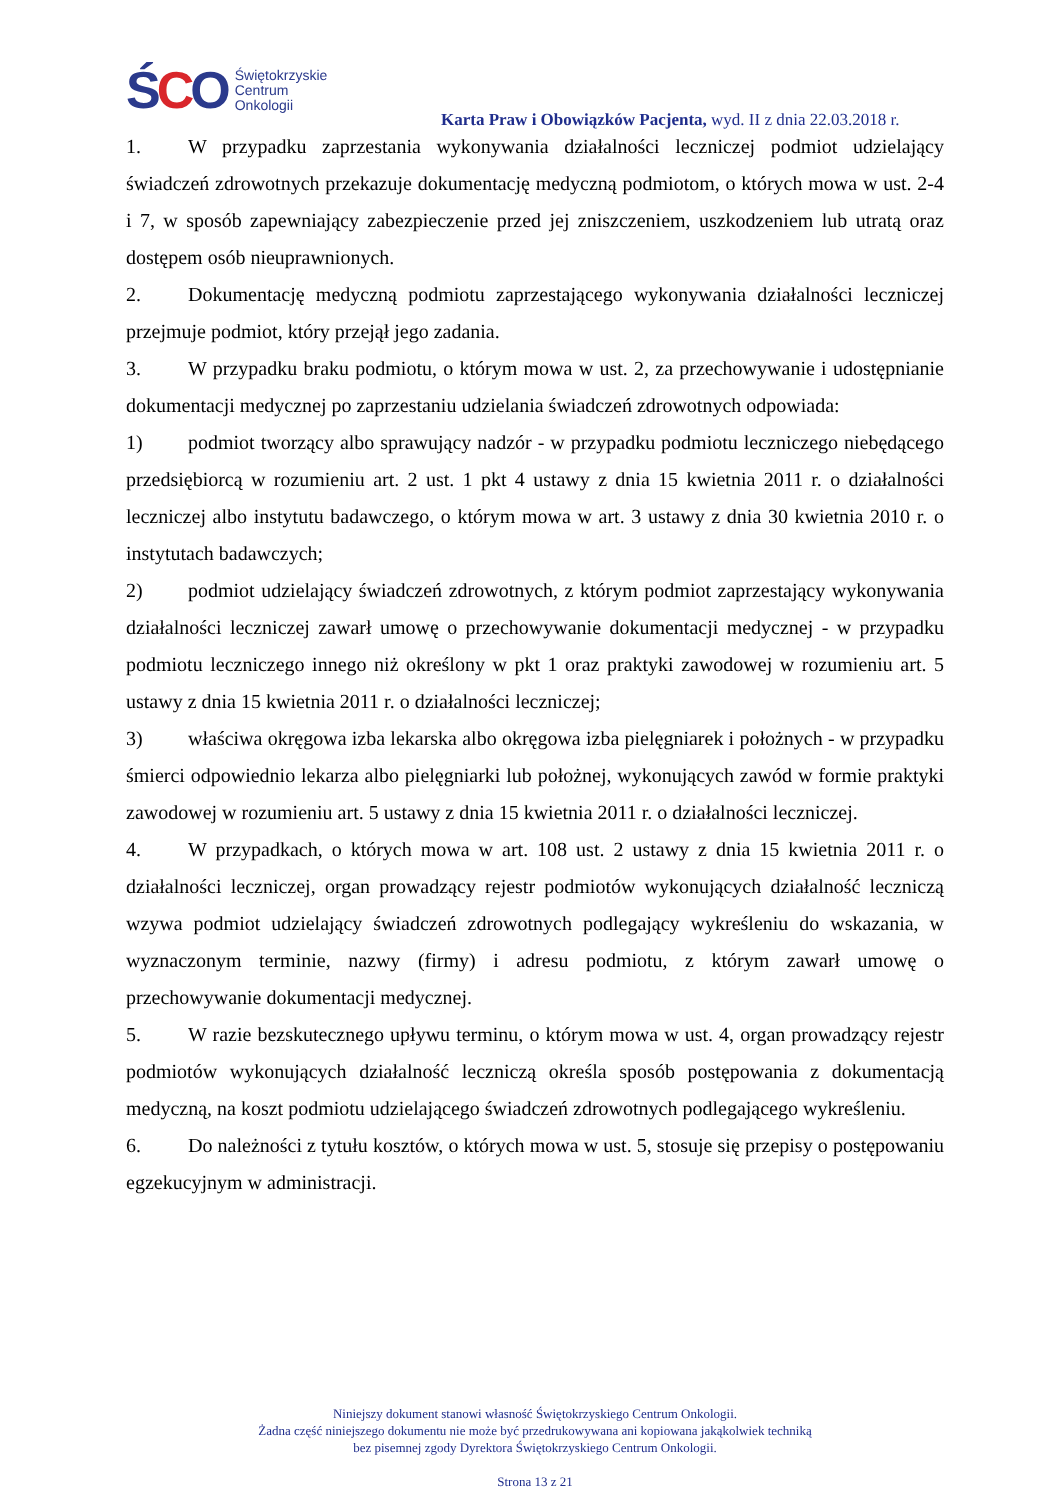ŚCO
Świętokrzyskie
Centrum
Onkologii
Karta Praw i Obowiązków Pacjenta, wyd. II z dnia 22.03.2018 r.
1. W przypadku zaprzestania wykonywania działalności leczniczej podmiot udzielający świadczeń zdrowotnych przekazuje dokumentację medyczną podmiotom, o których mowa w ust. 2-4 i 7, w sposób zapewniający zabezpieczenie przed jej zniszczeniem, uszkodzeniem lub utratą oraz dostępem osób nieuprawnionych.
2. Dokumentację medyczną podmiotu zaprzestającego wykonywania działalności leczniczej przejmuje podmiot, który przejął jego zadania.
3. W przypadku braku podmiotu, o którym mowa w ust. 2, za przechowywanie i udostępnianie dokumentacji medycznej po zaprzestaniu udzielania świadczeń zdrowotnych odpowiada:
1) podmiot tworzący albo sprawujący nadzór - w przypadku podmiotu leczniczego niebędącego przedsiębiorcą w rozumieniu art. 2 ust. 1 pkt 4 ustawy z dnia 15 kwietnia 2011 r. o działalności leczniczej albo instytutu badawczego, o którym mowa w art. 3 ustawy z dnia 30 kwietnia 2010 r. o instytutach badawczych;
2) podmiot udzielający świadczeń zdrowotnych, z którym podmiot zaprzestający wykonywania działalności leczniczej zawarł umowę o przechowywanie dokumentacji medycznej - w przypadku podmiotu leczniczego innego niż określony w pkt 1 oraz praktyki zawodowej w rozumieniu art. 5 ustawy z dnia 15 kwietnia 2011 r. o działalności leczniczej;
3) właściwa okręgowa izba lekarska albo okręgowa izba pielęgniarek i położnych - w przypadku śmierci odpowiednio lekarza albo pielęgniarki lub położnej, wykonujących zawód w formie praktyki zawodowej w rozumieniu art. 5 ustawy z dnia 15 kwietnia 2011 r. o działalności leczniczej.
4. W przypadkach, o których mowa w art. 108 ust. 2 ustawy z dnia 15 kwietnia 2011 r. o działalności leczniczej, organ prowadzący rejestr podmiotów wykonujących działalność leczniczą wzywa podmiot udzielający świadczeń zdrowotnych podlegający wykreśleniu do wskazania, w wyznaczonym terminie, nazwy (firmy) i adresu podmiotu, z którym zawarł umowę o przechowywanie dokumentacji medycznej.
5. W razie bezskutecznego upływu terminu, o którym mowa w ust. 4, organ prowadzący rejestr podmiotów wykonujących działalność leczniczą określa sposób postępowania z dokumentacją medyczną, na koszt podmiotu udzielającego świadczeń zdrowotnych podlegającego wykreśleniu.
6. Do należności z tytułu kosztów, o których mowa w ust. 5, stosuje się przepisy o postępowaniu egzekucyjnym w administracji.
Niniejszy dokument stanowi własność Świętokrzyskiego Centrum Onkologii.
Żadna część niniejszego dokumentu nie może być przedrukowywana ani kopiowana jakąkolwiek techniką
bez pisemnej zgody Dyrektora Świętokrzyskiego Centrum Onkologii.
Strona 13 z 21